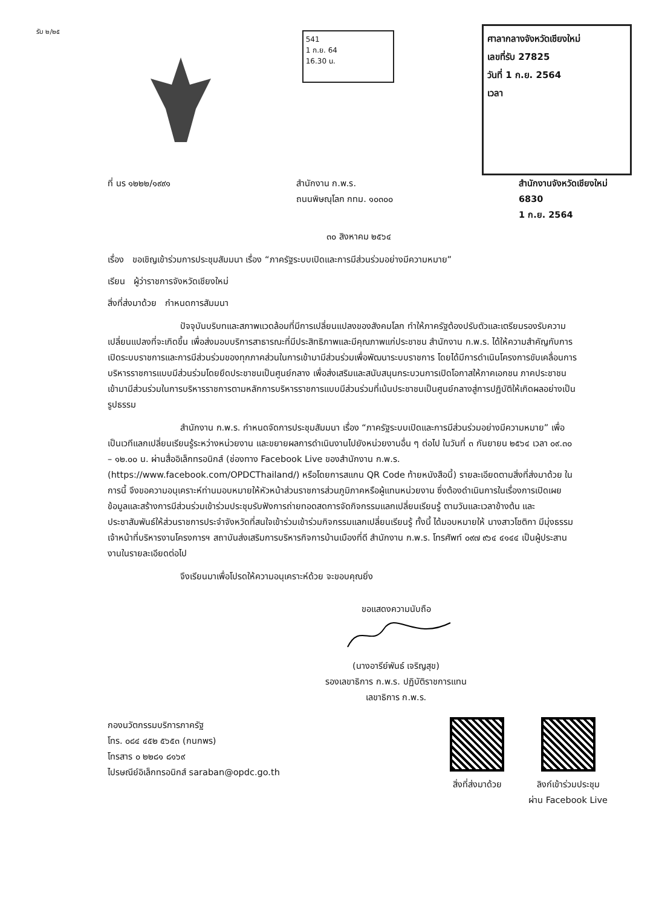รับ ๒/๒๕
541
1 ก.ย. 64
16.30 น.
ศาลากลางจังหวัดเชียงใหม่
เลขที่รับ 27825
วันที่ 1 ก.ย. 2564
เวลา
ที่ นร ๑๒๒๒/๑๙๙๑ สำนักงาน ก.พ.ร.
ถนนพิษณุโลก กทม. ๑๐๓๐๐
สำนักงานจังหวัดเชียงใหม่
6830
1 ก.ย. 2564
๓๐ สิงหาคม ๒๕๖๔
เรื่อง ขอเชิญเข้าร่วมการประชุมสัมมนา เรื่อง “ภาครัฐระบบเปิดและการมีส่วนร่วมอย่างมีความหมาย”
เรียน ผู้ว่าราชการจังหวัดเชียงใหม่
สิ่งที่ส่งมาด้วย กำหนดการสัมมนา
ปัจจุบันบริบทและสภาพแวดล้อมที่มีการเปลี่ยนแปลงของสังคมโลก ทำให้ภาครัฐต้องปรับตัวและเตรียมรองรับความเปลี่ยนแปลงที่จะเกิดขึ้น เพื่อส่งมอบบริการสาธารณะที่มีประสิทธิภาพและมีคุณภาพแก่ประชาชน สำนักงาน ก.พ.ร. ได้ให้ความสำคัญกับการเปิดระบบราชการและการมีส่วนร่วมของทุกภาคส่วนในการเข้ามามีส่วนร่วมเพื่อพัฒนาระบบราชการ โดยได้มีการดำเนินโครงการขับเคลื่อนการบริหารราชการแบบมีส่วนร่วมโดยยึดประชาชนเป็นศูนย์กลาง เพื่อส่งเสริมและสนับสนุนกระบวนการเปิดโอกาสให้ภาคเอกชน ภาคประชาชน เข้ามามีส่วนร่วมในการบริหารราชการตามหลักการบริหารราชการแบบมีส่วนร่วมที่เน้นประชาชนเป็นศูนย์กลางสู่การปฏิบัติให้เกิดผลอย่างเป็นรูปธรรม
สำนักงาน ก.พ.ร. กำหนดจัดการประชุมสัมมนา เรื่อง “ภาครัฐระบบเปิดและการมีส่วนร่วมอย่างมีความหมาย” เพื่อเป็นเวทีแลกเปลี่ยนเรียนรู้ระหว่างหน่วยงาน และขยายผลการดำเนินงานไปยังหน่วยงานอื่น ๆ ต่อไป ในวันที่ ๓ กันยายน ๒๕๖๔ เวลา ๐๙.๓๐ – ๑๒.๐๐ น. ผ่านสื่ออิเล็กทรอนิกส์ (ช่องทาง Facebook Live ของสำนักงาน ก.พ.ร. (https://www.facebook.com/OPDCThailand/) หรือโดยการสแกน QR Code ท้ายหนังสือนี้) รายละเอียดตามสิ่งที่ส่งมาด้วย ในการนี้ จึงขอความอนุเคราะห์ท่านมอบหมายให้หัวหน้าส่วนราชการส่วนภูมิภาคหรือผู้แทนหน่วยงาน ซึ่งต้องดำเนินการในเรื่องการเปิดเผยข้อมูลและสร้างการมีส่วนร่วมเข้าร่วมประชุมรับฟังการถ่ายทอดสดการจัดกิจกรรมแลกเปลี่ยนเรียนรู้ ตามวันและเวลาข้างต้น และประชาสัมพันธ์ให้ส่วนราชการประจำจังหวัดที่สนใจเข้าร่วมเข้าร่วมกิจกรรมแลกเปลี่ยนเรียนรู้ ทั้งนี้ ได้มอบหมายให้ นางสาวโชติกา มีมุ่งธรรม เจ้าหน้าที่บริหารงานโครงการฯ สถาบันส่งเสริมการบริหารกิจการบ้านเมืองที่ดี สำนักงาน ก.พ.ร. โทรศัพท์ ๐๙๗ ๙๖๔ ๔๑๔๔ เป็นผู้ประสานงานในรายละเอียดต่อไป
จึงเรียนมาเพื่อโปรดให้ความอนุเคราะห์ด้วย จะขอบคุณยิ่ง
ขอแสดงความนับถือ
(นางอารีย์พันธ์ เจริญสุข)
รองเลขาธิการ ก.พ.ร. ปฏิบัติราชการแทน
เลขาธิการ ก.พ.ร.
กองนวัตกรรมบริการภาครัฐ
โทร. ๐๘๔ ๔๕๒ ๕๖๕๓ (กนกพร)
โทรสาร ๐ ๒๒๘๑ ๘๑๖๙
ไปรษณีย์อิเล็กทรอนิกส์ saraban@opdc.go.th
สิ่งที่ส่งมาด้วย ลิงก์เข้าร่วมประชุม
ผ่าน Facebook Live